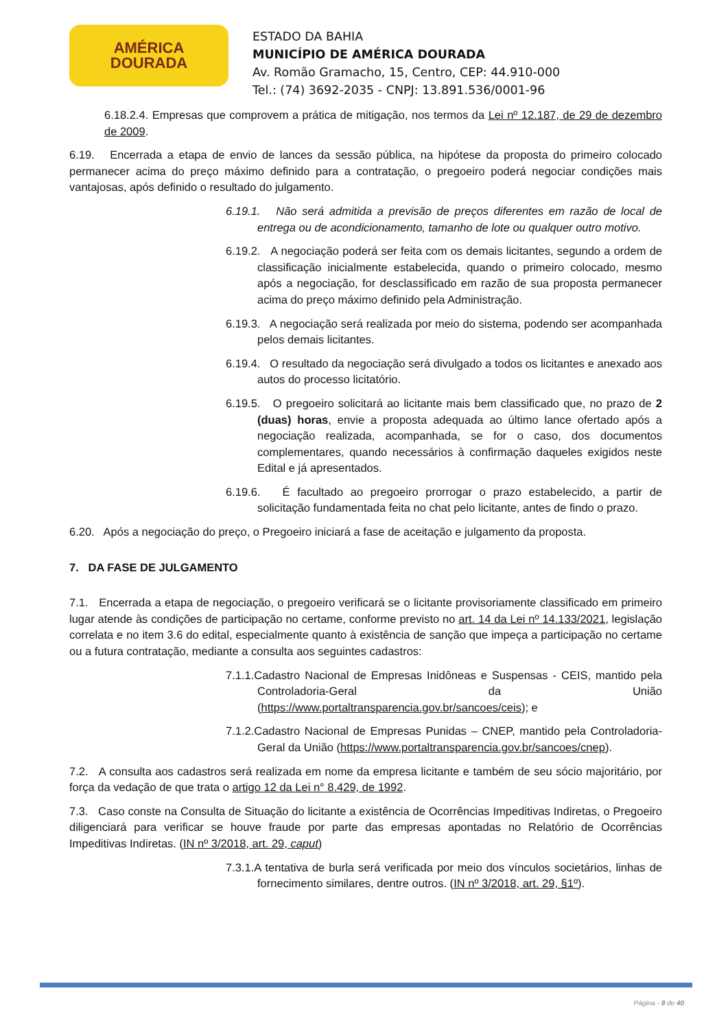AMÉRICA
DOURADA
ESTADO DA BAHIA
MUNICÍPIO DE AMÉRICA DOURADA
Av. Romão Gramacho, 15, Centro, CEP: 44.910-000
Tel.: (74) 3692-2035 - CNPJ: 13.891.536/0001-96
6.18.2.4. Empresas que comprovem a prática de mitigação, nos termos da Lei nº 12.187, de 29 de dezembro de 2009.
6.19. Encerrada a etapa de envio de lances da sessão pública, na hipótese da proposta do primeiro colocado permanecer acima do preço máximo definido para a contratação, o pregoeiro poderá negociar condições mais vantajosas, após definido o resultado do julgamento.
6.19.1. Não será admitida a previsão de preços diferentes em razão de local de entrega ou de acondicionamento, tamanho de lote ou qualquer outro motivo.
6.19.2. A negociação poderá ser feita com os demais licitantes, segundo a ordem de classificação inicialmente estabelecida, quando o primeiro colocado, mesmo após a negociação, for desclassificado em razão de sua proposta permanecer acima do preço máximo definido pela Administração.
6.19.3. A negociação será realizada por meio do sistema, podendo ser acompanhada pelos demais licitantes.
6.19.4. O resultado da negociação será divulgado a todos os licitantes e anexado aos autos do processo licitatório.
6.19.5. O pregoeiro solicitará ao licitante mais bem classificado que, no prazo de 2 (duas) horas, envie a proposta adequada ao último lance ofertado após a negociação realizada, acompanhada, se for o caso, dos documentos complementares, quando necessários à confirmação daqueles exigidos neste Edital e já apresentados.
6.19.6. É facultado ao pregoeiro prorrogar o prazo estabelecido, a partir de solicitação fundamentada feita no chat pelo licitante, antes de findo o prazo.
6.20. Após a negociação do preço, o Pregoeiro iniciará a fase de aceitação e julgamento da proposta.
7. DA FASE DE JULGAMENTO
7.1. Encerrada a etapa de negociação, o pregoeiro verificará se o licitante provisoriamente classificado em primeiro lugar atende às condições de participação no certame, conforme previsto no art. 14 da Lei nº 14.133/2021, legislação correlata e no item 3.6 do edital, especialmente quanto à existência de sanção que impeça a participação no certame ou a futura contratação, mediante a consulta aos seguintes cadastros:
7.1.1.Cadastro Nacional de Empresas Inidôneas e Suspensas - CEIS, mantido pela Controladoria-Geral da União (https://www.portaltransparencia.gov.br/sancoes/ceis); e
7.1.2.Cadastro Nacional de Empresas Punidas – CNEP, mantido pela Controladoria-Geral da União (https://www.portaltransparencia.gov.br/sancoes/cnep).
7.2. A consulta aos cadastros será realizada em nome da empresa licitante e também de seu sócio majoritário, por força da vedação de que trata o artigo 12 da Lei n° 8.429, de 1992.
7.3. Caso conste na Consulta de Situação do licitante a existência de Ocorrências Impeditivas Indiretas, o Pregoeiro diligenciará para verificar se houve fraude por parte das empresas apontadas no Relatório de Ocorrências Impeditivas Indiretas. (IN nº 3/2018, art. 29, caput)
7.3.1.A tentativa de burla será verificada por meio dos vínculos societários, linhas de fornecimento similares, dentre outros. (IN nº 3/2018, art. 29, §1º).
Página - 9 de 40